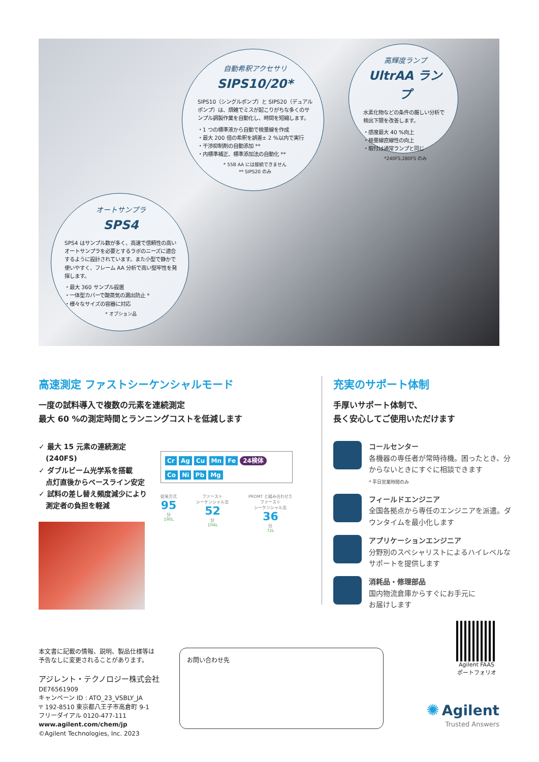自動希釈アクセサリ
SIPS10/20*
SIPS10（シングルポンプ）と SIPS20（デュアルポンプ）は、煩雑でミスが起こりがちな多くのサンプル調製作業を自動化し、時間を短縮します。
・1 つの標準液から自動で検量線を作成
・最大 200 倍の希釈を誤差± 2 %以内で実行
・干渉抑制剤の自動添加 **
・内標準補正、標準添加法の自動化 **
* 55B AA には接続できません
** SIPS20 のみ
高輝度ランプ
UltrAA ランプ
水素化物などの条件の厳しい分析で検出下限を改善します。
・感度最大 40 %向上
・検量線直線性の向上
・取付は通常ランプと同じ
*240FS,280FS のみ
オートサンプラ
SPS4
SPS4 はサンプル数が多く、高速で信頼性の高いオートサンプラを必要とするラボのニーズに適合するように設計されています。また小型で静かで使いやすく、フレーム AA 分析で高い堅牢性を発揮します。
・最大 360 サンプル設置
・一体型カバーで酸蒸気の漏出防止 *
・様々なサイズの容器に対応
* オプション品
高速測定 ファストシーケンシャルモード
一度の試料導入で複数の元素を連続測定
最大 60 %の測定時間とランニングコストを低減します
✓ 最大 15 元素の連続測定
　(240FS)
✓ ダブルビーム光学系を搭載
　点灯直後からベースライン安定
✓ 試料の差し替え頻度減少により
　測定者の負担を軽減
Cr Ag Cu Mn Fe 24検体
Co Ni Pb Mg
従来方式
95
分
190L
ファースト
シーケンシャル法
52
分
104L
PROMT と組み合わせた
ファースト
シーケンシャル法
36
分
72L
充実のサポート体制
手厚いサポート体制で、
長く安心してご使用いただけます
コールセンター
各機器の専任者が常時待機。困ったとき、分からないときにすぐに相談できます
* 平日営業時間のみ
フィールドエンジニア
全国各拠点から専任のエンジニアを派遣。ダウンタイムを最小化します
アプリケーションエンジニア
分野別のスペシャリストによるハイレベルなサポートを提供します
消耗品・修理部品
国内物流倉庫からすぐにお手元に
お届けします
本文書に記載の情報、説明、製品仕様等は
予告なしに変更されることがあります。
アジレント・テクノロジー株式会社
DE76561909
キャンペーン ID : ATO_23_VSBLY_JA
〒 192-8510 東京都八王子市高倉町 9-1
フリーダイアル 0120-477-111
www.agilent.com/chem/jp
©Agilent Technologies, Inc. 2023
お問い合わせ先
Agilent FAAS
ポートフォリオ
✺ Agilent
Trusted Answers